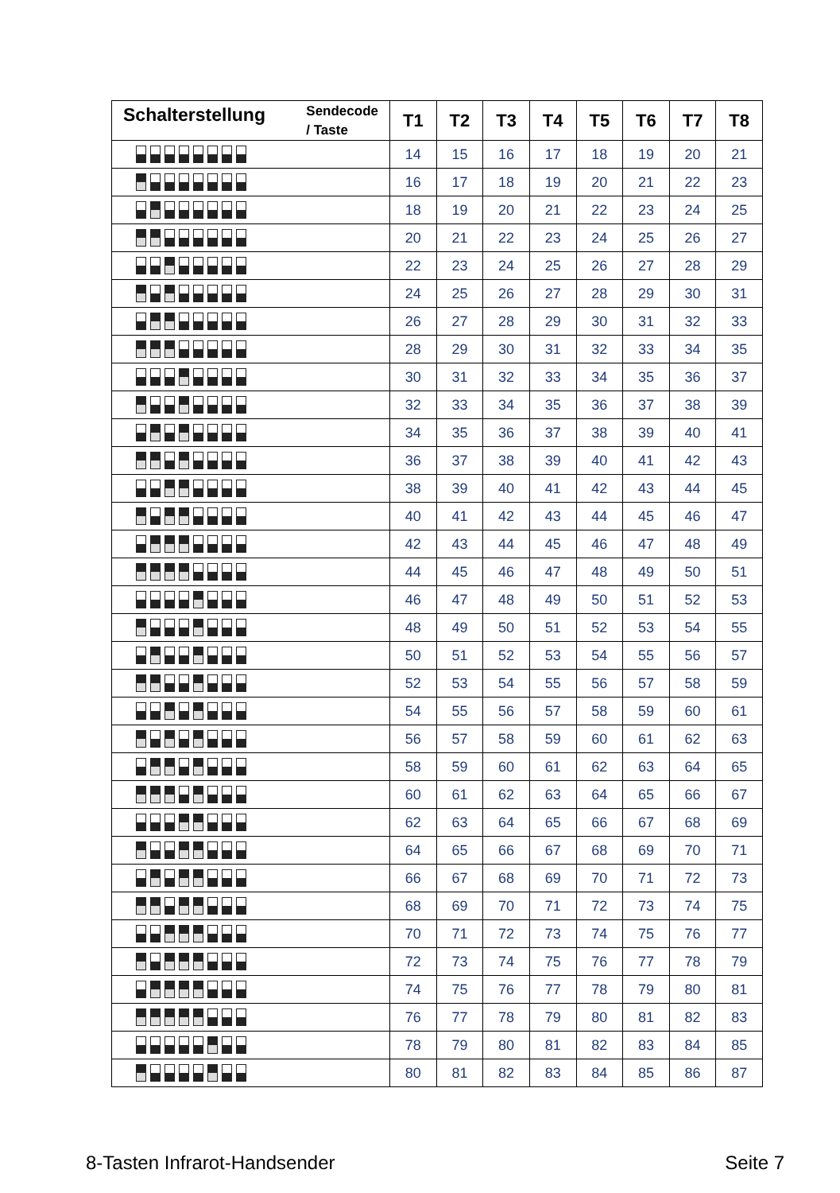| Schalterstellung Sendecode / Taste | T1 | T2 | T3 | T4 | T5 | T6 | T7 | T8 |
| --- | --- | --- | --- | --- | --- | --- | --- | --- |
| | 14 | 15 | 16 | 17 | 18 | 19 | 20 | 21 |
| | 16 | 17 | 18 | 19 | 20 | 21 | 22 | 23 |
| | 18 | 19 | 20 | 21 | 22 | 23 | 24 | 25 |
| | 20 | 21 | 22 | 23 | 24 | 25 | 26 | 27 |
| | 22 | 23 | 24 | 25 | 26 | 27 | 28 | 29 |
| | 24 | 25 | 26 | 27 | 28 | 29 | 30 | 31 |
| | 26 | 27 | 28 | 29 | 30 | 31 | 32 | 33 |
| | 28 | 29 | 30 | 31 | 32 | 33 | 34 | 35 |
| | 30 | 31 | 32 | 33 | 34 | 35 | 36 | 37 |
| | 32 | 33 | 34 | 35 | 36 | 37 | 38 | 39 |
| | 34 | 35 | 36 | 37 | 38 | 39 | 40 | 41 |
| | 36 | 37 | 38 | 39 | 40 | 41 | 42 | 43 |
| | 38 | 39 | 40 | 41 | 42 | 43 | 44 | 45 |
| | 40 | 41 | 42 | 43 | 44 | 45 | 46 | 47 |
| | 42 | 43 | 44 | 45 | 46 | 47 | 48 | 49 |
| | 44 | 45 | 46 | 47 | 48 | 49 | 50 | 51 |
| | 46 | 47 | 48 | 49 | 50 | 51 | 52 | 53 |
| | 48 | 49 | 50 | 51 | 52 | 53 | 54 | 55 |
| | 50 | 51 | 52 | 53 | 54 | 55 | 56 | 57 |
| | 52 | 53 | 54 | 55 | 56 | 57 | 58 | 59 |
| | 54 | 55 | 56 | 57 | 58 | 59 | 60 | 61 |
| | 56 | 57 | 58 | 59 | 60 | 61 | 62 | 63 |
| | 58 | 59 | 60 | 61 | 62 | 63 | 64 | 65 |
| | 60 | 61 | 62 | 63 | 64 | 65 | 66 | 67 |
| | 62 | 63 | 64 | 65 | 66 | 67 | 68 | 69 |
| | 64 | 65 | 66 | 67 | 68 | 69 | 70 | 71 |
| | 66 | 67 | 68 | 69 | 70 | 71 | 72 | 73 |
| | 68 | 69 | 70 | 71 | 72 | 73 | 74 | 75 |
| | 70 | 71 | 72 | 73 | 74 | 75 | 76 | 77 |
| | 72 | 73 | 74 | 75 | 76 | 77 | 78 | 79 |
| | 74 | 75 | 76 | 77 | 78 | 79 | 80 | 81 |
| | 76 | 77 | 78 | 79 | 80 | 81 | 82 | 83 |
| | 78 | 79 | 80 | 81 | 82 | 83 | 84 | 85 |
| | 80 | 81 | 82 | 83 | 84 | 85 | 86 | 87 |
8-Tasten Infrarot-Handsender Seite 7